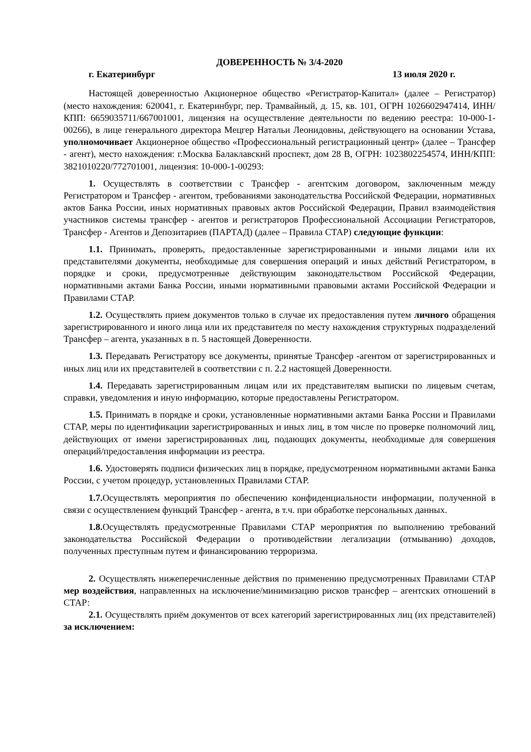ДОВЕРЕННОСТЬ № 3/4-2020
г. Екатеринбург 13 июля 2020 г.
Настоящей доверенностью Акционерное общество «Регистратор-Капитал» (далее – Регистратор) (место нахождения: 620041, г. Екатеринбург, пер. Трамвайный, д. 15, кв. 101, ОГРН 1026602947414, ИНН/КПП: 6659035711/667001001, лицензия на осуществление деятельности по ведению реестра: 10-000-1-00266), в лице генерального директора Мецгер Натальи Леонидовны, действующего на основании Устава, уполномочивает Акционерное общество «Профессиональный регистрационный центр» (далее – Трансфер - агент), место нахождения: г.Москва Балаклавский проспект, дом 28 В, ОГРН: 1023802254574, ИНН/КПП: 3821010220/772701001, лицензия: 10-000-1-00293:
1. Осуществлять в соответствии с Трансфер - агентским договором, заключенным между Регистратором и Трансфер - агентом, требованиями законодательства Российской Федерации, нормативных актов Банка России, иных нормативных правовых актов Российской Федерации, Правил взаимодействия участников системы трансфер - агентов и регистраторов Профессиональной Ассоциации Регистраторов, Трансфер - Агентов и Депозитариев (ПАРТАД) (далее – Правила СТАР) следующие функции:
1.1. Принимать, проверять, предоставленные зарегистрированными и иными лицами или их представителями документы, необходимые для совершения операций и иных действий Регистратором, в порядке и сроки, предусмотренные действующим законодательством Российской Федерации, нормативными актами Банка России, иными нормативными правовыми актами Российской Федерации и Правилами СТАР.
1.2. Осуществлять прием документов только в случае их предоставления путем личного обращения зарегистрированного и иного лица или их представителя по месту нахождения структурных подразделений Трансфер – агента, указанных в п. 5 настоящей Доверенности.
1.3. Передавать Регистратору все документы, принятые Трансфер -агентом от зарегистрированных и иных лиц или их представителей в соответствии с п. 2.2 настоящей Доверенности.
1.4. Передавать зарегистрированным лицам или их представителям выписки по лицевым счетам, справки, уведомления и иную информацию, которые предоставлены Регистратором.
1.5. Принимать в порядке и сроки, установленные нормативными актами Банка России и Правилами СТАР, меры по идентификации зарегистрированных и иных лиц, в том числе по проверке полномочий лиц, действующих от имени зарегистрированных лиц, подающих документы, необходимые для совершения операций/предоставления информации из реестра.
1.6. Удостоверять подписи физических лиц в порядке, предусмотренном нормативными актами Банка России, с учетом процедур, установленных Правилами СТАР.
1.7. Осуществлять мероприятия по обеспечению конфиденциальности информации, полученной в связи с осуществлением функций Трансфер - агента, в т.ч. при обработке персональных данных.
1.8. Осуществлять предусмотренные Правилами СТАР мероприятия по выполнению требований законодательства Российской Федерации о противодействии легализации (отмыванию) доходов, полученных преступным путем и финансированию терроризма.
2. Осуществлять нижеперечисленные действия по применению предусмотренных Правилами СТАР мер воздействия, направленных на исключение/минимизацию рисков трансфер – агентских отношений в СТАР:
2.1. Осуществлять приём документов от всех категорий зарегистрированных лиц (их представителей) за исключением: